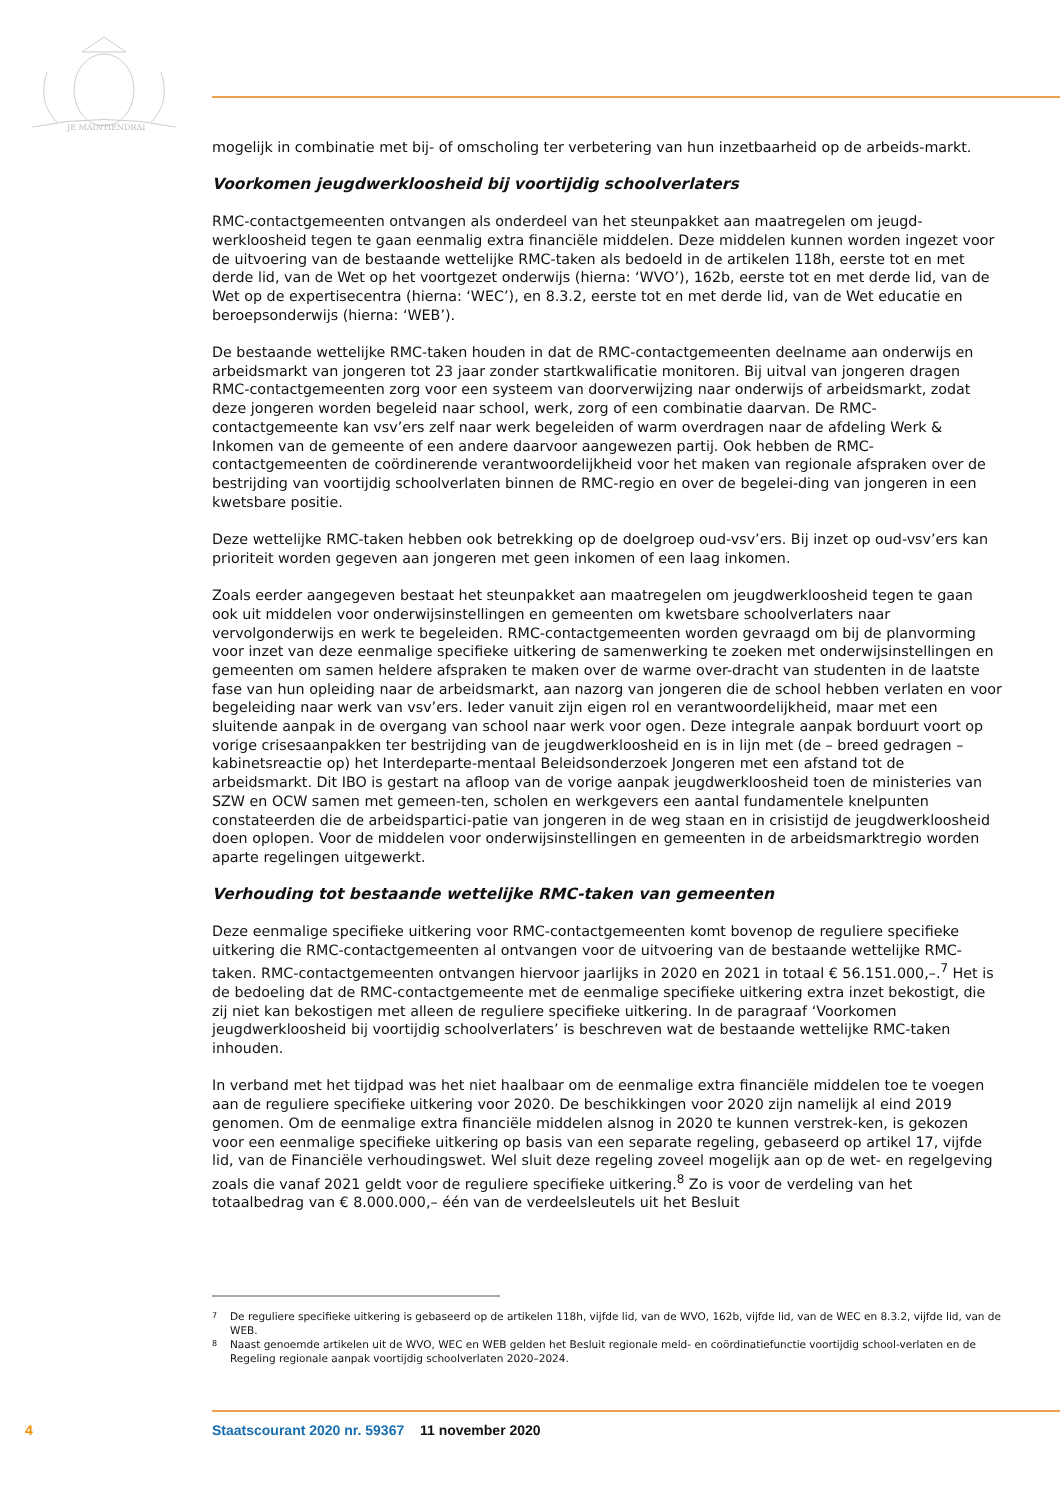JE MAINTIENDRAI
mogelijk in combinatie met bij- of omscholing ter verbetering van hun inzetbaarheid op de arbeids-markt.
Voorkomen jeugdwerkloosheid bij voortijdig schoolverlaters
RMC-contactgemeenten ontvangen als onderdeel van het steunpakket aan maatregelen om jeugd-werkloosheid tegen te gaan eenmalig extra financiële middelen. Deze middelen kunnen worden ingezet voor de uitvoering van de bestaande wettelijke RMC-taken als bedoeld in de artikelen 118h, eerste tot en met derde lid, van de Wet op het voortgezet onderwijs (hierna: ‘WVO’), 162b, eerste tot en met derde lid, van de Wet op de expertisecentra (hierna: ‘WEC’), en 8.3.2, eerste tot en met derde lid, van de Wet educatie en beroepsonderwijs (hierna: ‘WEB’).
De bestaande wettelijke RMC-taken houden in dat de RMC-contactgemeenten deelname aan onderwijs en arbeidsmarkt van jongeren tot 23 jaar zonder startkwalificatie monitoren. Bij uitval van jongeren dragen RMC-contactgemeenten zorg voor een systeem van doorverwijzing naar onderwijs of arbeidsmarkt, zodat deze jongeren worden begeleid naar school, werk, zorg of een combinatie daarvan. De RMC-contactgemeente kan vsv’ers zelf naar werk begeleiden of warm overdragen naar de afdeling Werk & Inkomen van de gemeente of een andere daarvoor aangewezen partij. Ook hebben de RMC-contactgemeenten de coördinerende verantwoordelijkheid voor het maken van regionale afspraken over de bestrijding van voortijdig schoolverlaten binnen de RMC-regio en over de begelei-ding van jongeren in een kwetsbare positie.
Deze wettelijke RMC-taken hebben ook betrekking op de doelgroep oud-vsv’ers. Bij inzet op oud-vsv’ers kan prioriteit worden gegeven aan jongeren met geen inkomen of een laag inkomen.
Zoals eerder aangegeven bestaat het steunpakket aan maatregelen om jeugdwerkloosheid tegen te gaan ook uit middelen voor onderwijsinstellingen en gemeenten om kwetsbare schoolverlaters naar vervolgonderwijs en werk te begeleiden. RMC-contactgemeenten worden gevraagd om bij de planvorming voor inzet van deze eenmalige specifieke uitkering de samenwerking te zoeken met onderwijsinstellingen en gemeenten om samen heldere afspraken te maken over de warme over-dracht van studenten in de laatste fase van hun opleiding naar de arbeidsmarkt, aan nazorg van jongeren die de school hebben verlaten en voor begeleiding naar werk van vsv’ers. Ieder vanuit zijn eigen rol en verantwoordelijkheid, maar met een sluitende aanpak in de overgang van school naar werk voor ogen. Deze integrale aanpak borduurt voort op vorige crisesaanpakken ter bestrijding van de jeugdwerkloosheid en is in lijn met (de – breed gedragen – kabinetsreactie op) het Interdeparte-mentaal Beleidsonderzoek Jongeren met een afstand tot de arbeidsmarkt. Dit IBO is gestart na afloop van de vorige aanpak jeugdwerkloosheid toen de ministeries van SZW en OCW samen met gemeen-ten, scholen en werkgevers een aantal fundamentele knelpunten constateerden die de arbeidspartici-patie van jongeren in de weg staan en in crisistijd de jeugdwerkloosheid doen oplopen. Voor de middelen voor onderwijsinstellingen en gemeenten in de arbeidsmarktregio worden aparte regelingen uitgewerkt.
Verhouding tot bestaande wettelijke RMC-taken van gemeenten
Deze eenmalige specifieke uitkering voor RMC-contactgemeenten komt bovenop de reguliere specifieke uitkering die RMC-contactgemeenten al ontvangen voor de uitvoering van de bestaande wettelijke RMC-taken. RMC-contactgemeenten ontvangen hiervoor jaarlijks in 2020 en 2021 in totaal € 56.151.000,–.<sup>7</sup> Het is de bedoeling dat de RMC-contactgemeente met de eenmalige specifieke uitkering extra inzet bekostigt, die zij niet kan bekostigen met alleen de reguliere specifieke uitkering. In de paragraaf ‘Voorkomen jeugdwerkloosheid bij voortijdig schoolverlaters’ is beschreven wat de bestaande wettelijke RMC-taken inhouden.
In verband met het tijdpad was het niet haalbaar om de eenmalige extra financiële middelen toe te voegen aan de reguliere specifieke uitkering voor 2020. De beschikkingen voor 2020 zijn namelijk al eind 2019 genomen. Om de eenmalige extra financiële middelen alsnog in 2020 te kunnen verstrek-ken, is gekozen voor een eenmalige specifieke uitkering op basis van een separate regeling, gebaseerd op artikel 17, vijfde lid, van de Financiële verhoudingswet. Wel sluit deze regeling zoveel mogelijk aan op de wet- en regelgeving zoals die vanaf 2021 geldt voor de reguliere specifieke uitkering.<sup>8</sup> Zo is voor de verdeling van het totaalbedrag van € 8.000.000,– één van de verdeelsleutels uit het Besluit
7 De reguliere specifieke uitkering is gebaseerd op de artikelen 118h, vijfde lid, van de WVO, 162b, vijfde lid, van de WEC en 8.3.2, vijfde lid, van de WEB.
8 Naast genoemde artikelen uit de WVO, WEC en WEB gelden het Besluit regionale meld- en coördinatiefunctie voortijdig school-verlaten en de Regeling regionale aanpak voortijdig schoolverlaten 2020–2024.
4 Staatscourant 2020 nr. 59367 11 november 2020